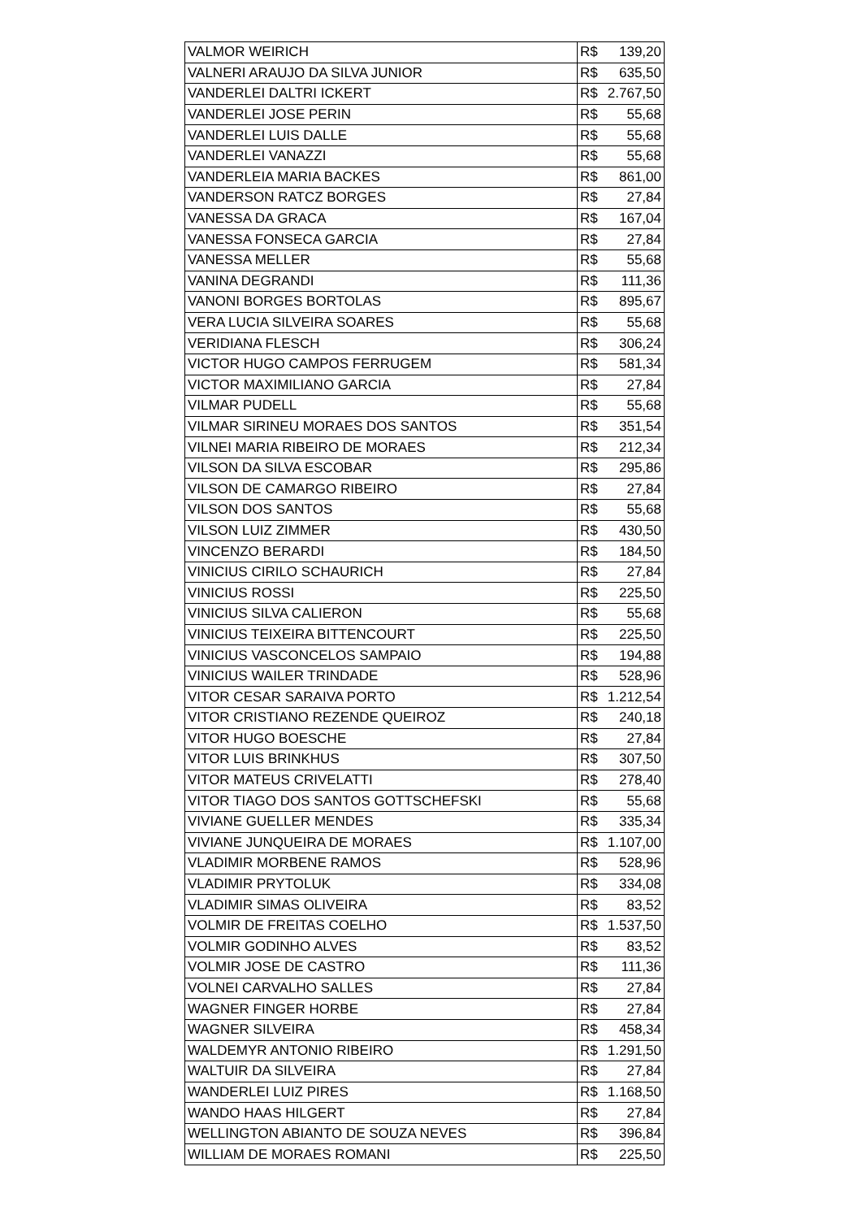| VALMOR WEIRICH | R$ 139,20 |
| VALNERI ARAUJO DA SILVA JUNIOR | R$ 635,50 |
| VANDERLEI DALTRI ICKERT | R$ 2.767,50 |
| VANDERLEI JOSE PERIN | R$ 55,68 |
| VANDERLEI LUIS DALLE | R$ 55,68 |
| VANDERLEI VANAZZI | R$ 55,68 |
| VANDERLEIA MARIA BACKES | R$ 861,00 |
| VANDERSON RATCZ BORGES | R$ 27,84 |
| VANESSA DA GRACA | R$ 167,04 |
| VANESSA FONSECA GARCIA | R$ 27,84 |
| VANESSA MELLER | R$ 55,68 |
| VANINA DEGRANDI | R$ 111,36 |
| VANONI BORGES BORTOLAS | R$ 895,67 |
| VERA LUCIA SILVEIRA SOARES | R$ 55,68 |
| VERIDIANA FLESCH | R$ 306,24 |
| VICTOR HUGO CAMPOS FERRUGEM | R$ 581,34 |
| VICTOR MAXIMILIANO GARCIA | R$ 27,84 |
| VILMAR PUDELL | R$ 55,68 |
| VILMAR SIRINEU MORAES DOS SANTOS | R$ 351,54 |
| VILNEI MARIA RIBEIRO DE MORAES | R$ 212,34 |
| VILSON DA SILVA ESCOBAR | R$ 295,86 |
| VILSON DE CAMARGO RIBEIRO | R$ 27,84 |
| VILSON DOS SANTOS | R$ 55,68 |
| VILSON LUIZ ZIMMER | R$ 430,50 |
| VINCENZO BERARDI | R$ 184,50 |
| VINICIUS CIRILO SCHAURICH | R$ 27,84 |
| VINICIUS ROSSI | R$ 225,50 |
| VINICIUS SILVA CALIERON | R$ 55,68 |
| VINICIUS TEIXEIRA BITTENCOURT | R$ 225,50 |
| VINICIUS VASCONCELOS SAMPAIO | R$ 194,88 |
| VINICIUS WAILER TRINDADE | R$ 528,96 |
| VITOR CESAR SARAIVA PORTO | R$ 1.212,54 |
| VITOR CRISTIANO REZENDE QUEIROZ | R$ 240,18 |
| VITOR HUGO BOESCHE | R$ 27,84 |
| VITOR LUIS BRINKHUS | R$ 307,50 |
| VITOR MATEUS CRIVELATTI | R$ 278,40 |
| VITOR TIAGO DOS SANTOS GOTTSCHEFSKI | R$ 55,68 |
| VIVIANE GUELLER MENDES | R$ 335,34 |
| VIVIANE JUNQUEIRA DE MORAES | R$ 1.107,00 |
| VLADIMIR MORBENE RAMOS | R$ 528,96 |
| VLADIMIR PRYTOLUK | R$ 334,08 |
| VLADIMIR SIMAS OLIVEIRA | R$ 83,52 |
| VOLMIR DE FREITAS COELHO | R$ 1.537,50 |
| VOLMIR GODINHO ALVES | R$ 83,52 |
| VOLMIR JOSE DE CASTRO | R$ 111,36 |
| VOLNEI CARVALHO SALLES | R$ 27,84 |
| WAGNER FINGER HORBE | R$ 27,84 |
| WAGNER SILVEIRA | R$ 458,34 |
| WALDEMYR ANTONIO RIBEIRO | R$ 1.291,50 |
| WALTUIR DA SILVEIRA | R$ 27,84 |
| WANDERLEI LUIZ PIRES | R$ 1.168,50 |
| WANDO HAAS HILGERT | R$ 27,84 |
| WELLINGTON ABIANTO DE SOUZA NEVES | R$ 396,84 |
| WILLIAM DE MORAES ROMANI | R$ 225,50 |